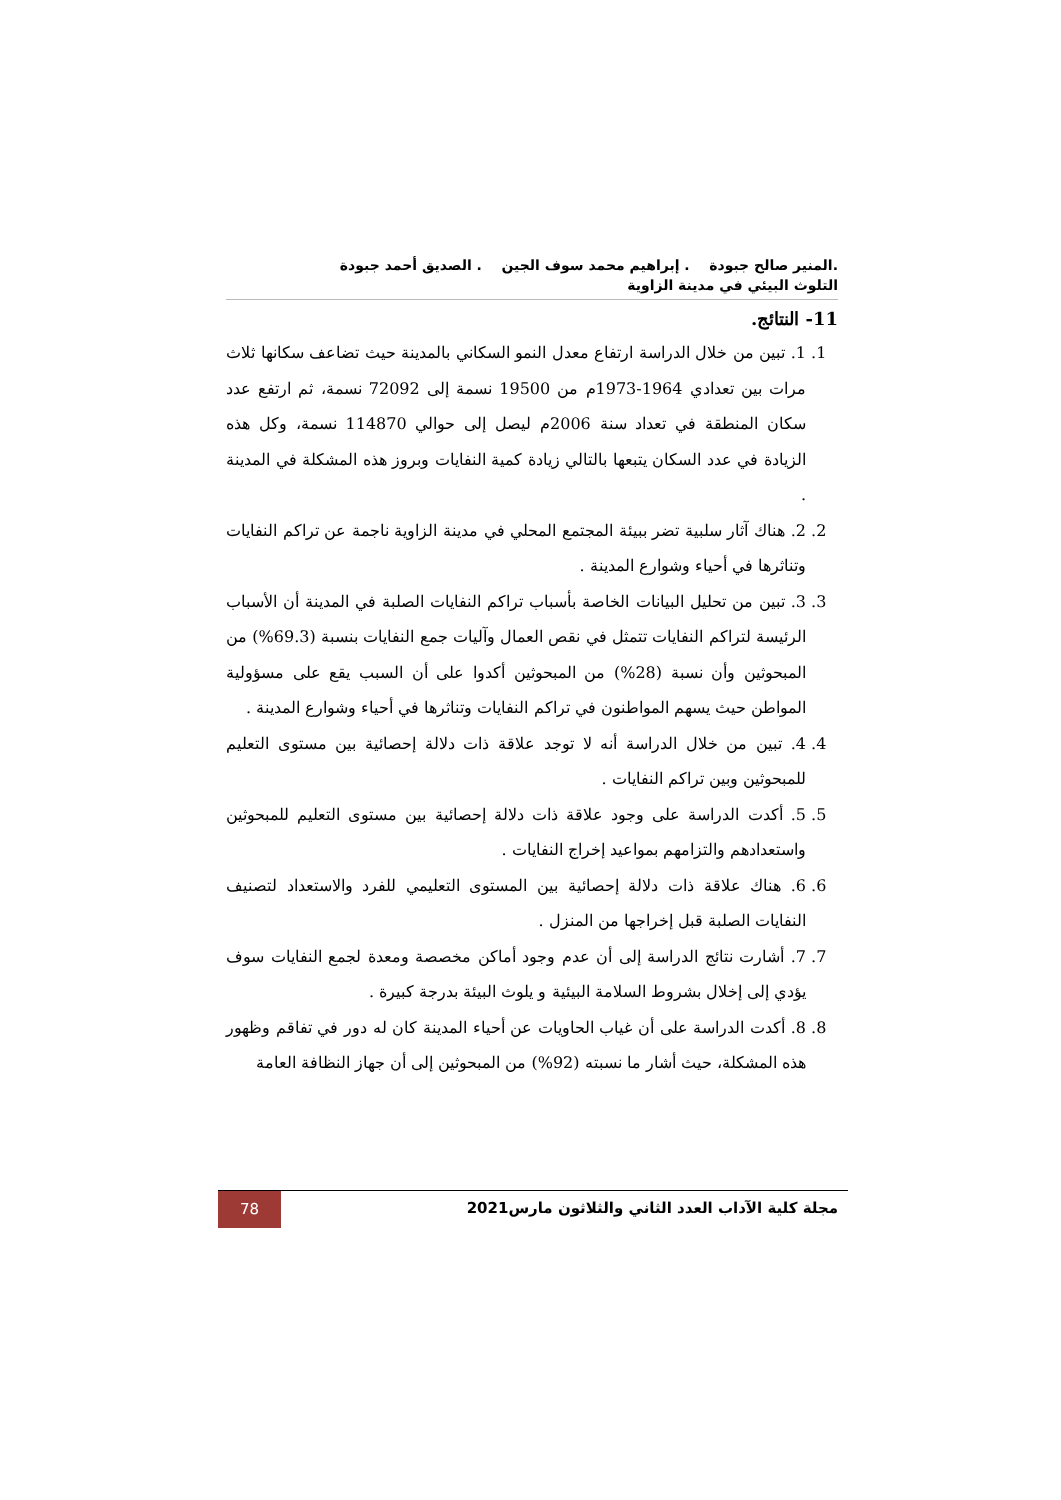.المنير صالح جبودة . إبراهيم محمد سوف الجين . الصديق أحمد جبودة
التلوث البيئي في مدينة الزاوية
11- النتائج.
1. 1. تبين من خلال الدراسة ارتفاع معدل النمو السكاني بالمدينة حيث تضاعف سكانها ثلاث مرات بين تعدادي 1964-1973م من 19500 نسمة إلى 72092 نسمة، ثم ارتفع عدد سكان المنطقة في تعداد سنة 2006م ليصل إلى حوالي 114870 نسمة، وكل هذه الزيادة في عدد السكان يتبعها بالتالي زيادة كمية النفايات وبروز هذه المشكلة في المدينة .
2. 2. هناك آثار سلبية تضر ببيئة المجتمع المحلي في مدينة الزاوية ناجمة عن تراكم النفايات وتناثرها في أحياء وشوارع المدينة .
3. 3. تبين من تحليل البيانات الخاصة بأسباب تراكم النفايات الصلبة في المدينة أن الأسباب الرئيسة لتراكم النفايات تتمثل في نقص العمال وآليات جمع النفايات بنسبة (69.3%) من المبحوثين وأن نسبة (28%) من المبحوثين أكدوا على أن السبب يقع على مسؤولية المواطن حيث يسهم المواطنون في تراكم النفايات وتناثرها في أحياء وشوارع المدينة .
4. 4. تبين من خلال الدراسة أنه لا توجد علاقة ذات دلالة إحصائية بين مستوى التعليم للمبحوثين وبين تراكم النفايات .
5. 5. أكدت الدراسة على وجود علاقة ذات دلالة إحصائية بين مستوى التعليم للمبحوثين واستعدادهم والتزامهم بمواعيد إخراج النفايات .
6. 6. هناك علاقة ذات دلالة إحصائية بين المستوى التعليمي للفرد والاستعداد لتصنيف النفايات الصلبة قبل إخراجها من المنزل .
7. 7. أشارت نتائج الدراسة إلى أن عدم وجود أماكن مخصصة ومعدة لجمع النفايات سوف يؤدي إلى إخلال بشروط السلامة البيئية و يلوث البيئة بدرجة كبيرة .
8. 8. أكدت الدراسة على أن غياب الحاويات عن أحياء المدينة كان له دور في تفاقم وظهور هذه المشكلة، حيث أشار ما نسبته (92%) من المبحوثين إلى أن جهاز النظافة العامة
مجلة كلية الآداب العدد الثاني والثلاثون مارس2021
78